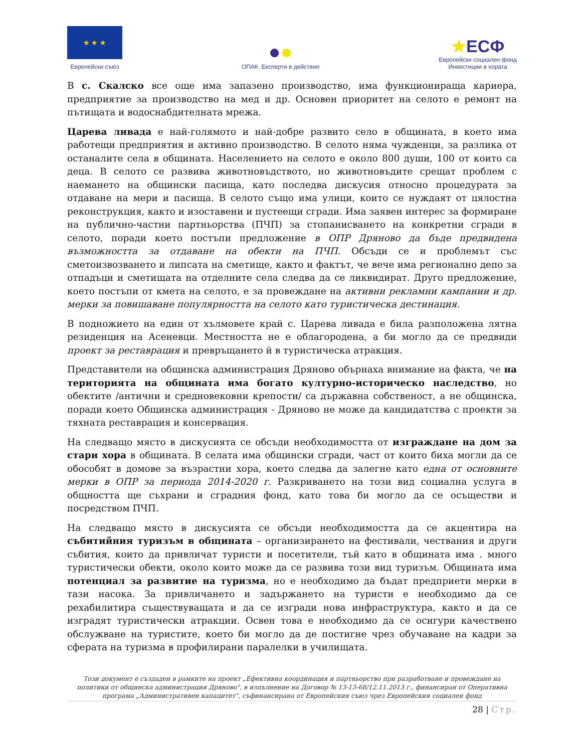★ ★ ★
Европейски съюз
●●
ОПАК. Експерти в действие
★ЕСФ
Европейски социален фонд
Инвестиции в хората
В с. Скалско все още има запазено производство, има функционираща кариера, предприятие за производство на мед и др. Основен приоритет на селото е ремонт на пътищата и водоснабдителната мрежа.
Царева ливада е най-голямото и най-добре развито село в общината, в което има работещи предприятия и активно производство. В селото няма чужденци, за разлика от останалите села в общината. Населението на селото е около 800 души, 100 от които са деца. В селото се развива животновъдството, но животновъдите срещат проблем с наемането на общински пасища, като последва дискусия относно процедурата за отдаване на мери и пасища. В селото също има улици, които се нуждаят от цялостна реконструкция, както и изоставени и пустеещи сгради. Има заявен интерес за формиране на публично-частни партньорства (ПЧП) за стопанисването на конкретни сгради в селото, поради което постъпи предложение в ОПР Дряново да бъде предвидена възможността за отдаване на обекти на ПЧП. Обсъди се и проблемът със сметоизвозването и липсата на сметище, както и фактът, че вече има регионално депо за отпадъци и сметищата на отделните села следва да се ликвидират. Друго предложение, което постъпи от кмета на селото, е за провеждане на активни рекламни кампании и др. мерки за повишаване популярността на селото като туристическа дестинация.
В подножието на един от хълмовете край с. Царева ливада е била разположена лятна резиденция на Асеневци. Местността не е облагородена, а би могло да се предвиди проект за реставрация и превръщането й в туристическа атракция.
Представители на общинска администрация Дряново обърнаха внимание на факта, че на територията на общината има богато културно-историческо наследство, но обектите /антични и средновековни крепости/ са държавна собственост, а не общинска, поради което Общинска администрация - Дряново не може да кандидатства с проекти за тяхната реставрация и консервация.
На следващо място в дискусията се обсъди необходимостта от изграждане на дом за стари хора в общината. В селата има общински сгради, част от които биха могли да се обособят в домове за възрастни хора, което следва да залегне като една от основните мерки в ОПР за периода 2014-2020 г. Разкриването на този вид социална услуга в общността ще съхрани и сградния фонд, като това би могло да се осъществи и посредством ПЧП.
На следващо място в дискусията се обсъди необходимостта да се акцентира на събитийния туризъм в общината – организирането на фестивали, чествания и други събития, които да привличат туристи и посетители, тъй като в общината има . много туристически обекти, около които може да се развива този вид туризъм. Общината има потенциал за развитие на туризма, но е необходимо да бъдат предприети мерки в тази насока. За привличането и задържането на туристи е необходимо да се рехабилитира съществуващата и да се изгради нова инфраструктура, както и да се изградят туристически атракции. Освен това е необходимо да се осигури качествено обслужване на туристите, което би могло да де постигне чрез обучаване на кадри за сферата на туризма в профилирани паралелки в училищата.
Този документ е създаден в рамките на проект „Ефективна координация и партньорство при разработване и провеждане на политики от общинска администрация Дряново", в изпълнение на Договор № 13-13-68/12.11.2013 г., финансиран от Оперативна програма „Административен капацитет", съфинансирана от Европейския съюз чрез Европейския социален фонд
28 | Стр.